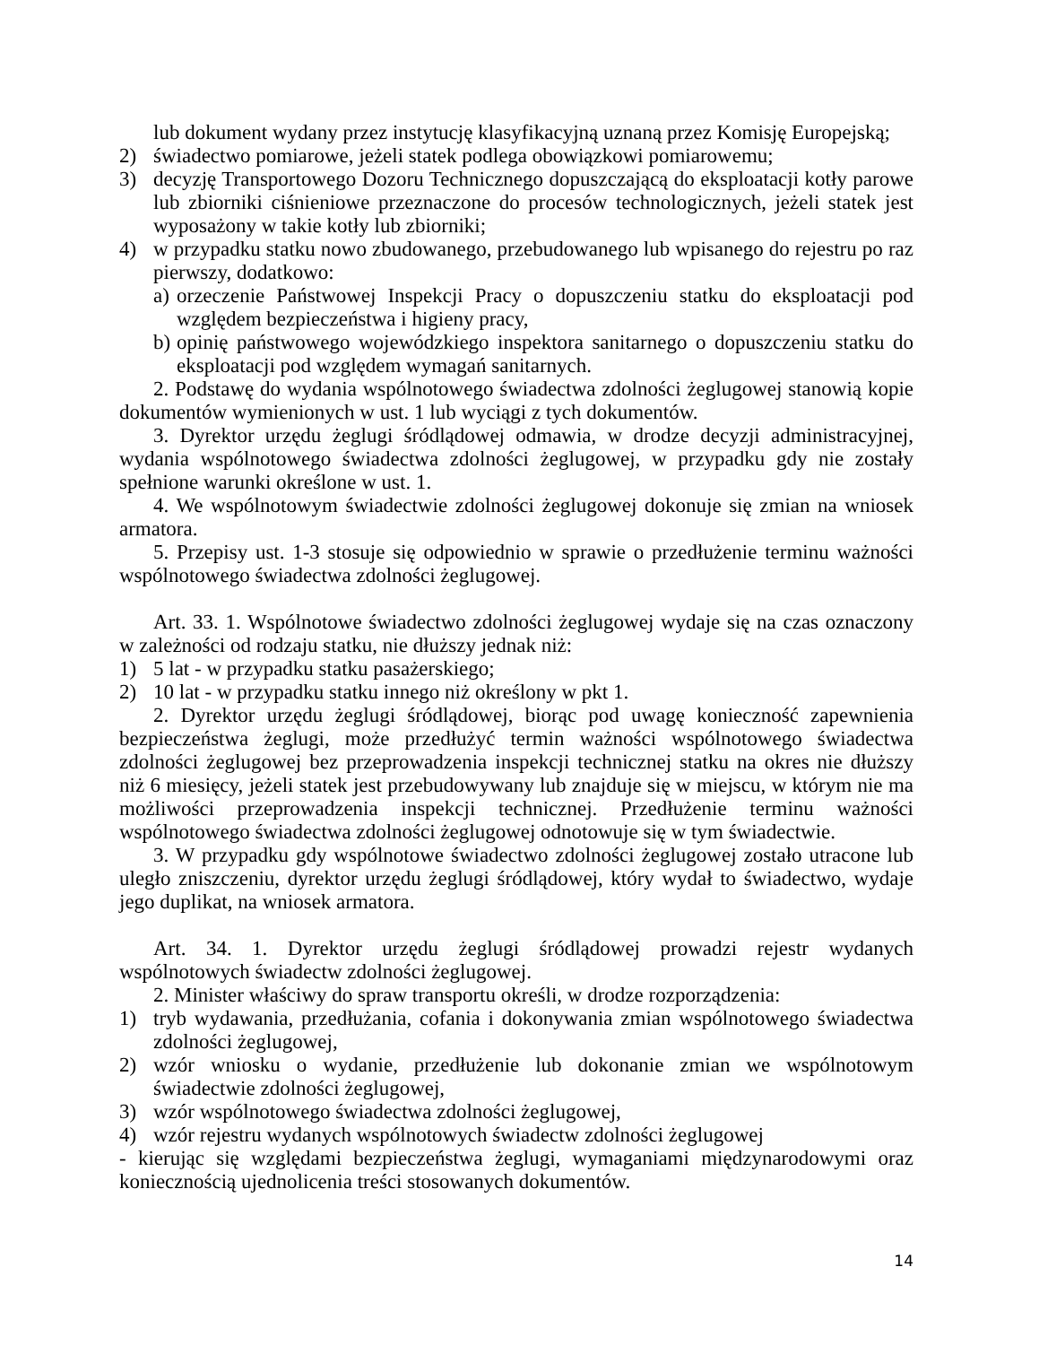lub dokument wydany przez instytucję klasyfikacyjną uznaną przez Komisję Europejską;
2) świadectwo pomiarowe, jeżeli statek podlega obowiązkowi pomiarowemu;
3) decyzję Transportowego Dozoru Technicznego dopuszczającą do eksploatacji kotły parowe lub zbiorniki ciśnieniowe przeznaczone do procesów technologicznych, jeżeli statek jest wyposażony w takie kotły lub zbiorniki;
4) w przypadku statku nowo zbudowanego, przebudowanego lub wpisanego do rejestru po raz pierwszy, dodatkowo:
a) orzeczenie Państwowej Inspekcji Pracy o dopuszczeniu statku do eksploatacji pod względem bezpieczeństwa i higieny pracy,
b) opinię państwowego wojewódzkiego inspektora sanitarnego o dopuszczeniu statku do eksploatacji pod względem wymagań sanitarnych.
2. Podstawę do wydania wspólnotowego świadectwa zdolności żeglugowej stanowią kopie dokumentów wymienionych w ust. 1 lub wyciągi z tych dokumentów.
3. Dyrektor urzędu żeglugi śródlądowej odmawia, w drodze decyzji administracyjnej, wydania wspólnotowego świadectwa zdolności żeglugowej, w przypadku gdy nie zostały spełnione warunki określone w ust. 1.
4. We wspólnotowym świadectwie zdolności żeglugowej dokonuje się zmian na wniosek armatora.
5. Przepisy ust. 1-3 stosuje się odpowiednio w sprawie o przedłużenie terminu ważności wspólnotowego świadectwa zdolności żeglugowej.
Art. 33. 1. Wspólnotowe świadectwo zdolności żeglugowej wydaje się na czas oznaczony w zależności od rodzaju statku, nie dłuższy jednak niż:
1) 5 lat - w przypadku statku pasażerskiego;
2) 10 lat - w przypadku statku innego niż określony w pkt 1.
2. Dyrektor urzędu żeglugi śródlądowej, biorąc pod uwagę konieczność zapewnienia bezpieczeństwa żeglugi, może przedłużyć termin ważności wspólnotowego świadectwa zdolności żeglugowej bez przeprowadzenia inspekcji technicznej statku na okres nie dłuższy niż 6 miesięcy, jeżeli statek jest przebudowywany lub znajduje się w miejscu, w którym nie ma możliwości przeprowadzenia inspekcji technicznej. Przedłużenie terminu ważności wspólnotowego świadectwa zdolności żeglugowej odnotowuje się w tym świadectwie.
3. W przypadku gdy wspólnotowe świadectwo zdolności żeglugowej zostało utracone lub uległo zniszczeniu, dyrektor urzędu żeglugi śródlądowej, który wydał to świadectwo, wydaje jego duplikat, na wniosek armatora.
Art. 34. 1. Dyrektor urzędu żeglugi śródlądowej prowadzi rejestr wydanych wspólnotowych świadectw zdolności żeglugowej.
2. Minister właściwy do spraw transportu określi, w drodze rozporządzenia:
1) tryb wydawania, przedłużania, cofania i dokonywania zmian wspólnotowego świadectwa zdolności żeglugowej,
2) wzór wniosku o wydanie, przedłużenie lub dokonanie zmian we wspólnotowym świadectwie zdolności żeglugowej,
3) wzór wspólnotowego świadectwa zdolności żeglugowej,
4) wzór rejestru wydanych wspólnotowych świadectw zdolności żeglugowej
- kierując się względami bezpieczeństwa żeglugi, wymaganiami międzynarodowymi oraz koniecznością ujednolicenia treści stosowanych dokumentów.
14